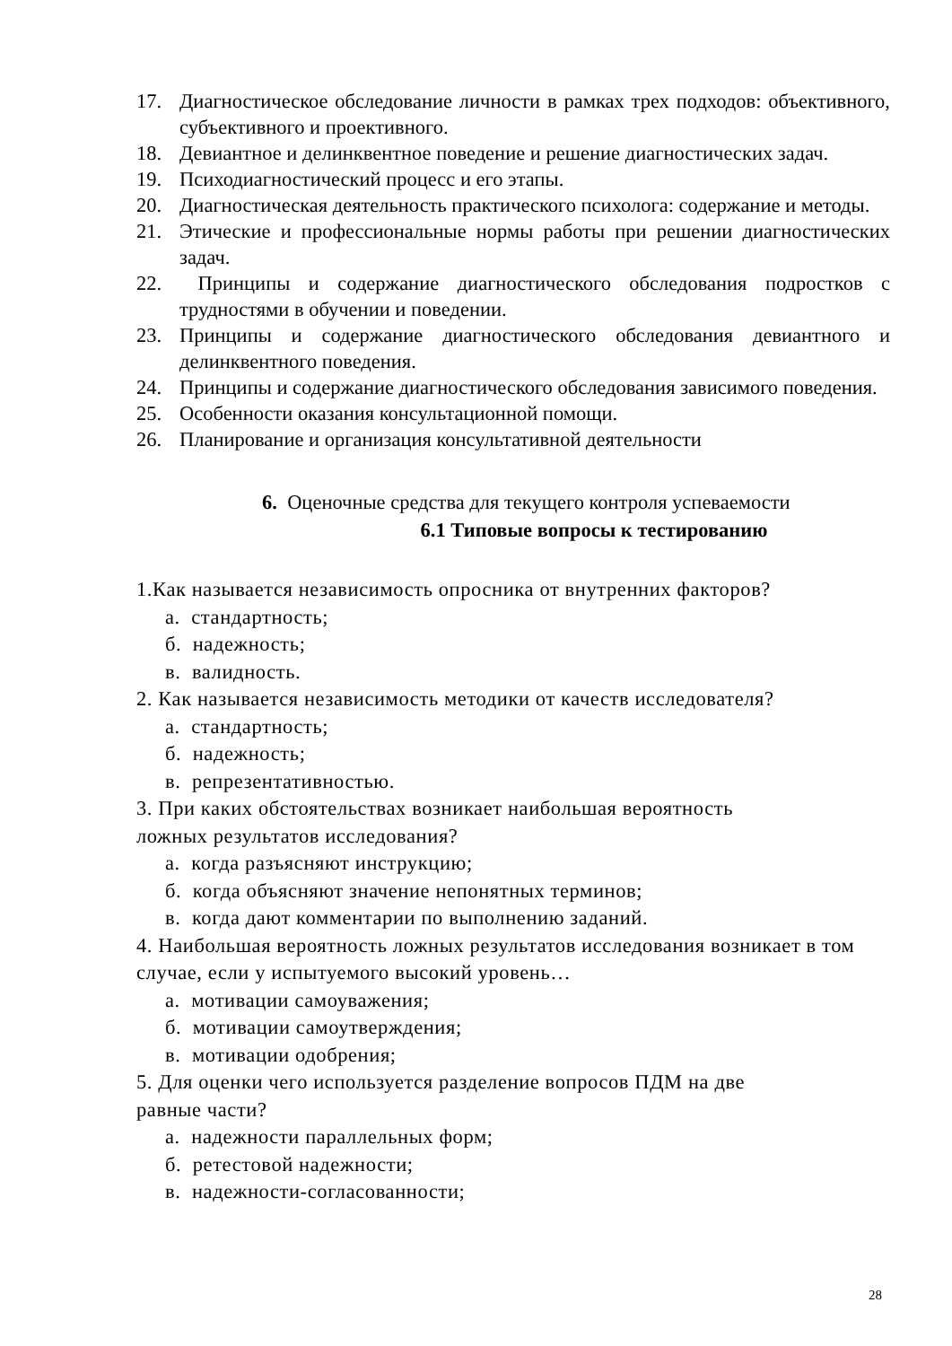17. Диагностическое обследование личности в рамках трех подходов: объективного, субъективного и проективного.
18. Девиантное и делинквентное поведение и решение диагностических задач.
19. Психодиагностический процесс и его этапы.
20. Диагностическая деятельность практического психолога: содержание и методы.
21. Этические и профессиональные нормы работы при решении диагностических задач.
22. Принципы и содержание диагностического обследования подростков с трудностями в обучении и поведении.
23. Принципы и содержание диагностического обследования девиантного и делинквентного поведения.
24. Принципы и содержание диагностического обследования зависимого поведения.
25. Особенности оказания консультационной помощи.
26. Планирование и организация консультативной деятельности
6. Оценочные средства для текущего контроля успеваемости
6.1 Типовые вопросы к тестированию
1.Как называется независимость опросника от внутренних факторов?
а. стандартность;
б. надежность;
в. валидность.
2. Как называется независимость методики от качеств исследователя?
а. стандартность;
б. надежность;
в. репрезентативностью.
3. При каких обстоятельствах возникает наибольшая вероятность
ложных результатов исследования?
а. когда разъясняют инструкцию;
б. когда объясняют значение непонятных терминов;
в. когда дают комментарии по выполнению заданий.
4. Наибольшая вероятность ложных результатов исследования возникает в том случае, если у испытуемого высокий уровень…
а. мотивации самоуважения;
б. мотивации самоутверждения;
в. мотивации одобрения;
5. Для оценки чего используется разделение вопросов ПДМ на две
равные части?
а. надежности параллельных форм;
б. ретестовой надежности;
в. надежности-согласованности;
28